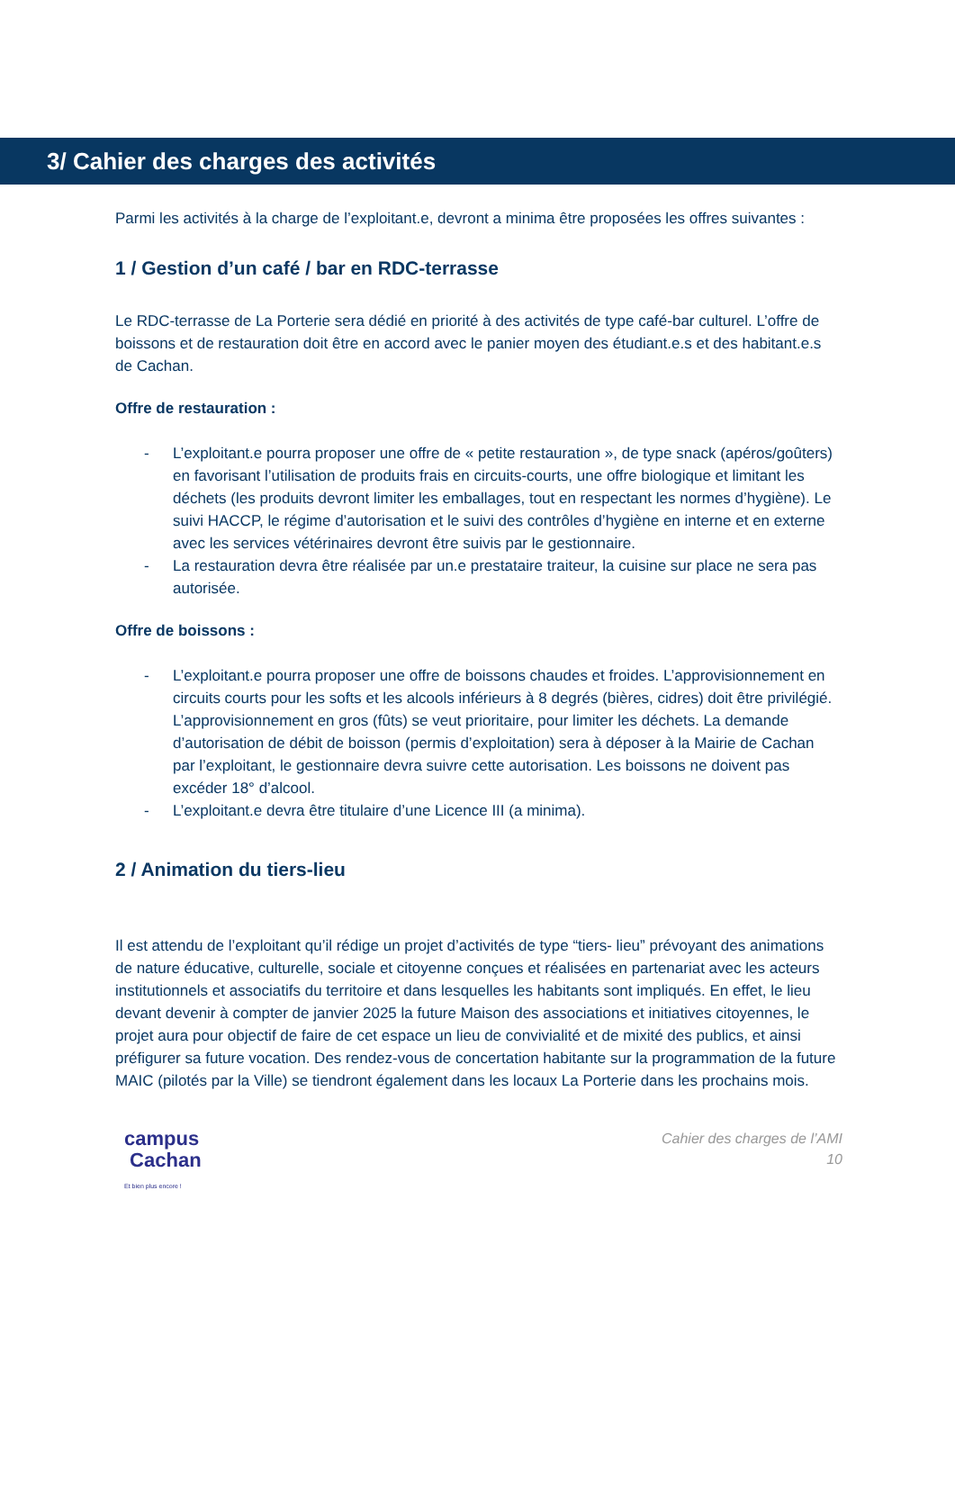3/ Cahier des charges des activités
Parmi les activités à la charge de l’exploitant.e, devront a minima être proposées les offres suivantes :
1 / Gestion d’un café / bar en RDC-terrasse
Le RDC-terrasse de La Porterie sera dédié en priorité à des activités de type café-bar culturel. L’offre de boissons et de restauration doit être en accord avec le panier moyen des étudiant.e.s et des habitant.e.s de Cachan.
Offre de restauration :
- L’exploitant.e pourra proposer une offre de « petite restauration », de type snack (apéros/goûters) en favorisant l’utilisation de produits frais en circuits-courts, une offre biologique et limitant les déchets (les produits devront limiter les emballages, tout en respectant les normes d’hygiène). Le suivi HACCP, le régime d’autorisation et le suivi des contrôles d’hygiène en interne et en externe avec les services vétérinaires devront être suivis par le gestionnaire.
- La restauration devra être réalisée par un.e prestataire traiteur, la cuisine sur place ne sera pas autorisée.
Offre de boissons :
- L’exploitant.e pourra proposer une offre de boissons chaudes et froides. L’approvisionnement en circuits courts pour les softs et les alcools inférieurs à 8 degrés (bières, cidres) doit être privilégié. L’approvisionnement en gros (fûts) se veut prioritaire, pour limiter les déchets. La demande d’autorisation de débit de boisson (permis d’exploitation) sera à déposer à la Mairie de Cachan par l’exploitant, le gestionnaire devra suivre cette autorisation. Les boissons ne doivent pas excéder 18° d’alcool.
- L’exploitant.e devra être titulaire d’une Licence III (a minima).
2 / Animation du tiers-lieu
Il est attendu de l’exploitant qu’il rédige un projet d’activités de type “tiers- lieu” prévoyant des animations de nature éducative, culturelle, sociale et citoyenne conçues et réalisées en partenariat avec les acteurs institutionnels et associatifs du territoire et dans lesquelles les habitants sont impliqués. En effet, le lieu devant devenir à compter de janvier 2025 la future Maison des associations et initiatives citoyennes, le projet aura pour objectif de faire de cet espace un lieu de convivialité et de mixité des publics, et ainsi préfigurer sa future vocation. Des rendez-vous de concertation habitante sur la programmation de la future MAIC (pilotés par la Ville) se tiendront également dans les locaux La Porterie dans les prochains mois.
campus
Cachan
Et bien plus encore !
Cahier des charges de l’AMI
10